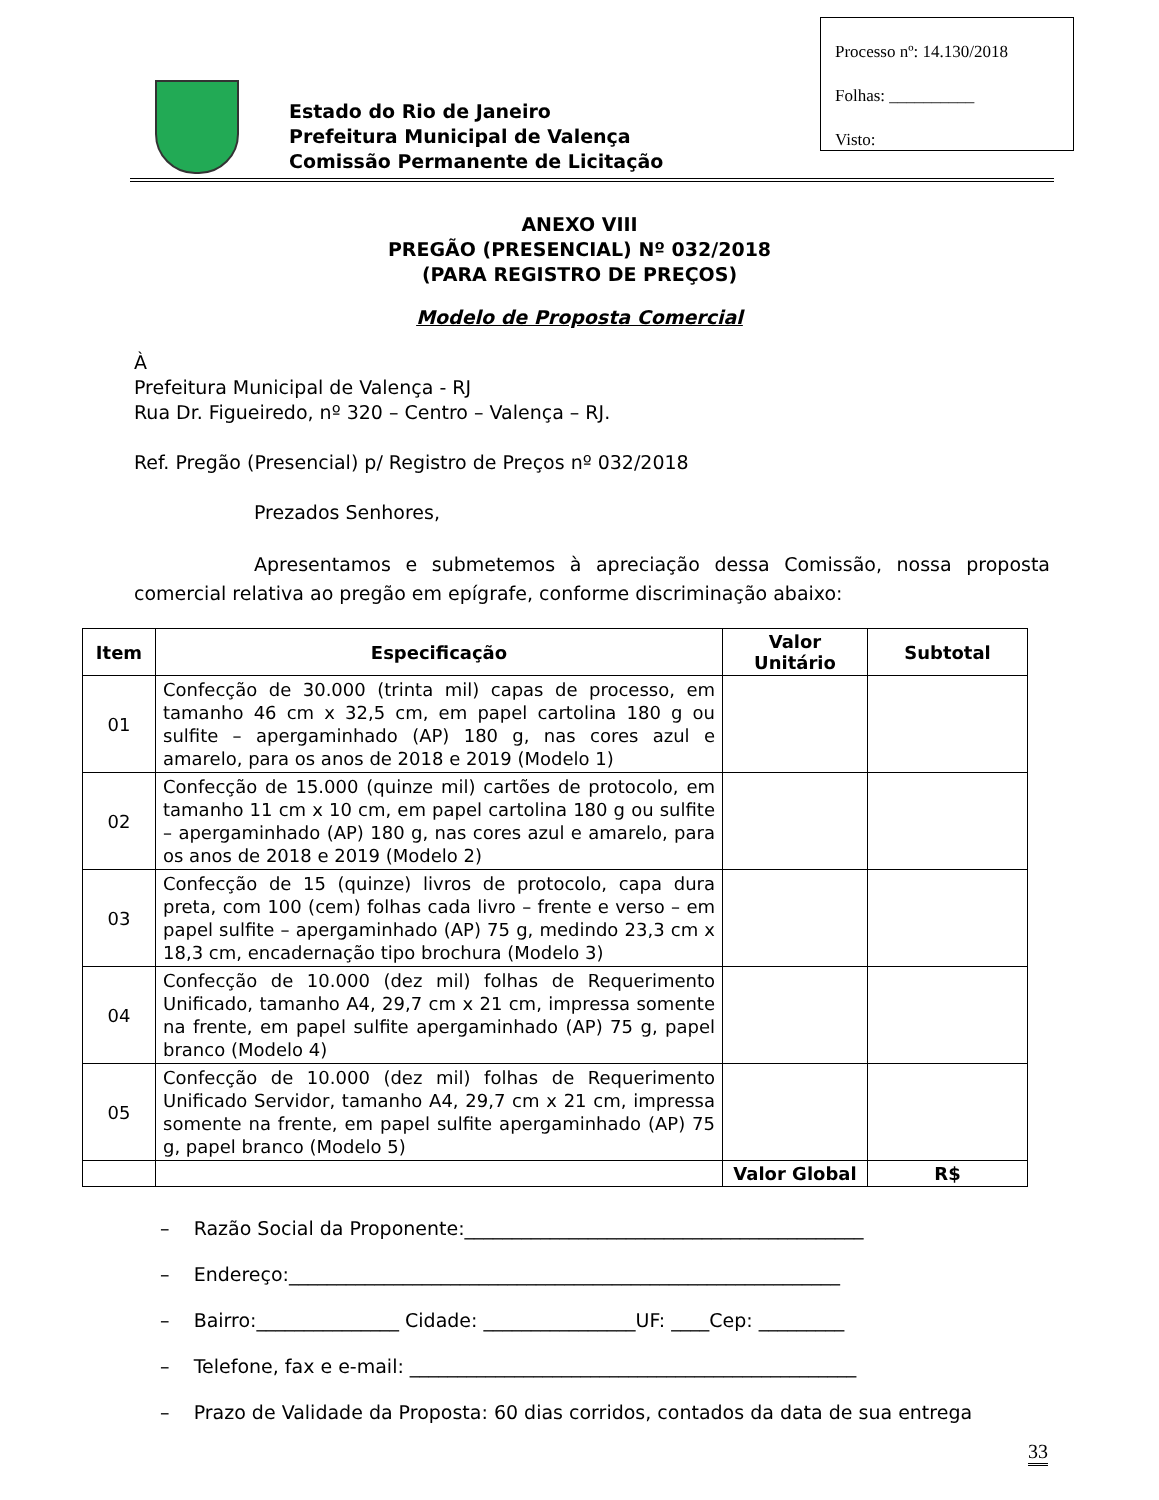Processo nº: 14.130/2018
Folhas: __________
Visto:
Estado do Rio de Janeiro
Prefeitura Municipal de Valença
Comissão Permanente de Licitação
ANEXO VIII
PREGÃO (PRESENCIAL) Nº 032/2018
(PARA REGISTRO DE PREÇOS)
Modelo de Proposta Comercial
À
Prefeitura Municipal de Valença - RJ
Rua Dr. Figueiredo, nº 320 – Centro – Valença – RJ.
Ref. Pregão (Presencial) p/ Registro de Preços nº 032/2018
Prezados Senhores,
Apresentamos e submetemos à apreciação dessa Comissão, nossa proposta comercial relativa ao pregão em epígrafe, conforme discriminação abaixo:
| Item | Especificação | Valor Unitário | Subtotal |
| --- | --- | --- | --- |
| 01 | Confecção de 30.000 (trinta mil) capas de processo, em tamanho 46 cm x 32,5 cm, em papel cartolina 180 g ou sulfite – apergaminhado (AP) 180 g, nas cores azul e amarelo, para os anos de 2018 e 2019 (Modelo 1) | | |
| 02 | Confecção de 15.000 (quinze mil) cartões de protocolo, em tamanho 11 cm x 10 cm, em papel cartolina 180 g ou sulfite – apergaminhado (AP) 180 g, nas cores azul e amarelo, para os anos de 2018 e 2019 (Modelo 2) | | |
| 03 | Confecção de 15 (quinze) livros de protocolo, capa dura preta, com 100 (cem) folhas cada livro – frente e verso – em papel sulfite – apergaminhado (AP) 75 g, medindo 23,3 cm x 18,3 cm, encadernação tipo brochura (Modelo 3) | | |
| 04 | Confecção de 10.000 (dez mil) folhas de Requerimento Unificado, tamanho A4, 29,7 cm x 21 cm, impressa somente na frente, em papel sulfite apergaminhado (AP) 75 g, papel branco (Modelo 4) | | |
| 05 | Confecção de 10.000 (dez mil) folhas de Requerimento Unificado Servidor, tamanho A4, 29,7 cm x 21 cm, impressa somente na frente, em papel sulfite apergaminhado (AP) 75 g, papel branco (Modelo 5) | | |
| | | Valor Global | R$ |
– Razão Social da Proponente:__________________________________________
– Endereço:__________________________________________________________
– Bairro:_______________ Cidade: ________________UF: ____Cep: _________
– Telefone, fax e e-mail: _______________________________________________
– Prazo de Validade da Proposta: 60 dias corridos, contados da data de sua entrega
33